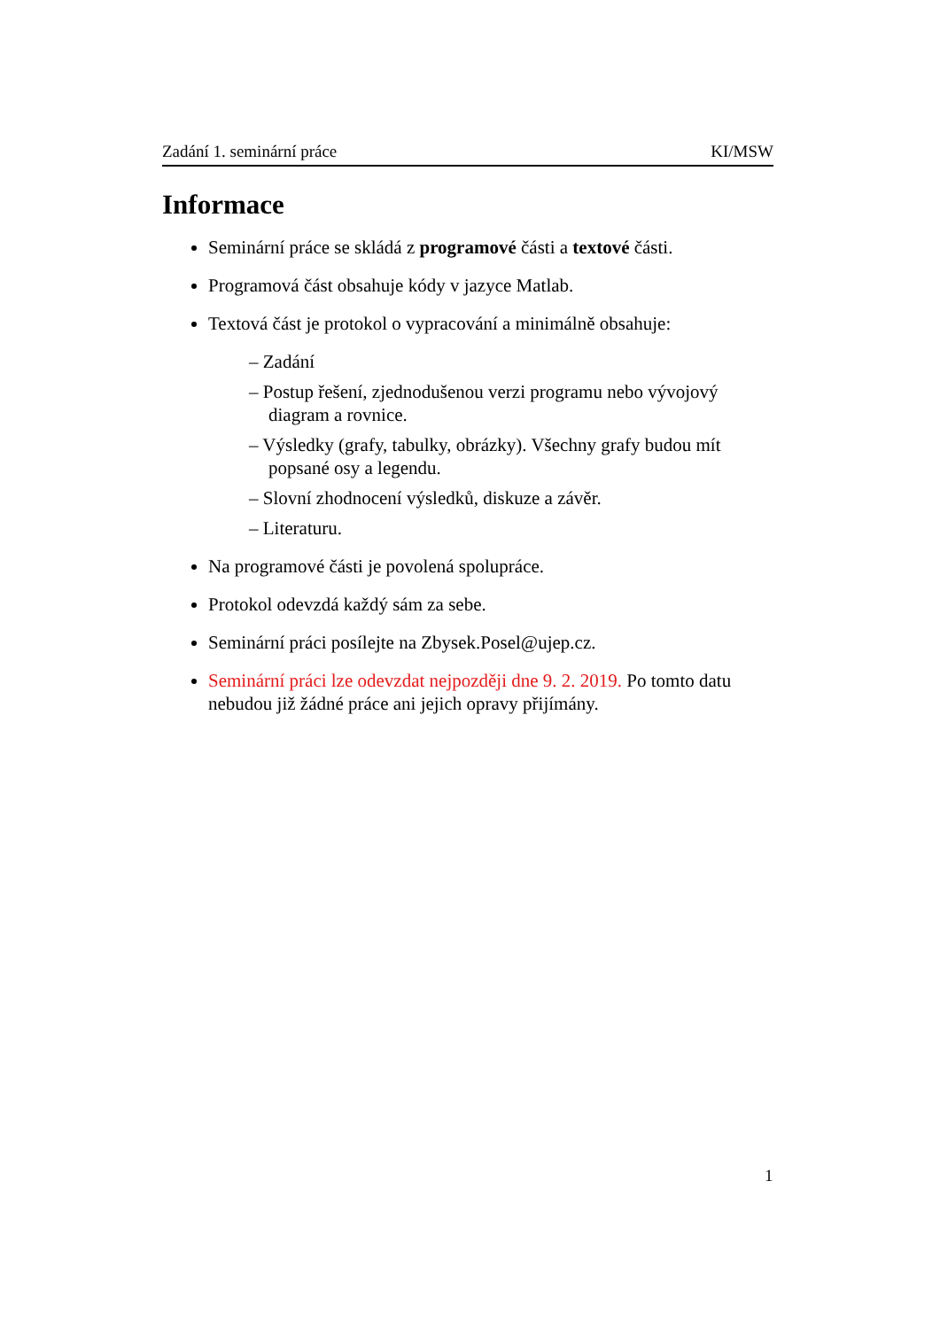Zadání 1. seminární práce KI/MSW
Informace
Seminární práce se skládá z programové části a textové části.
Programová část obsahuje kódy v jazyce Matlab.
Textová část je protokol o vypracování a minimálně obsahuje:
– Zadání
– Postup řešení, zjednodušenou verzi programu nebo vývojový diagram a rovnice.
– Výsledky (grafy, tabulky, obrázky). Všechny grafy budou mít popsané osy a legendu.
– Slovní zhodnocení výsledků, diskuze a závěr.
– Literaturu.
Na programové části je povolená spolupráce.
Protokol odevzdá každý sám za sebe.
Seminární práci posílejte na Zbysek.Posel@ujep.cz.
Seminární práci lze odevzdat nejpozději dne 9. 2. 2019. Po tomto datu nebudou již žádné práce ani jejich opravy přijímány.
1